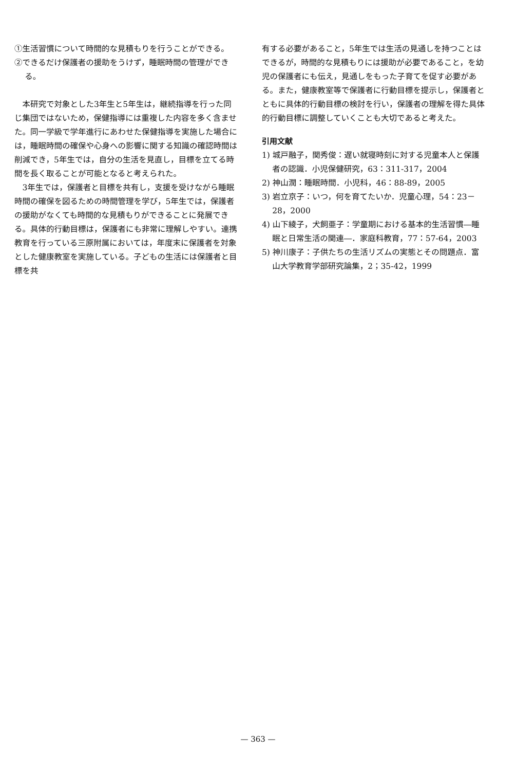①生活習慣について時間的な見積もりを行うことができる。
②できるだけ保護者の援助をうけず，睡眠時間の管理ができる。
本研究で対象とした3年生と5年生は，継続指導を行った同じ集団ではないため，保健指導には重複した内容を多く含ませた。同一学級で学年進行にあわせた保健指導を実施した場合には，睡眠時間の確保や心身への影響に関する知識の確認時間は削減でき，5年生では，自分の生活を見直し，目標を立てる時間を長く取ることが可能となると考えられた。
3年生では，保護者と目標を共有し，支援を受けながら睡眠時間の確保を図るための時間管理を学び，5年生では，保護者の援助がなくても時間的な見積もりができることに発展できる。具体的行動目標は，保護者にも非常に理解しやすい。連携教育を行っている三原附属においては，年度末に保護者を対象とした健康教室を実施している。子どもの生活には保護者と目標を共
有する必要があること，5年生では生活の見通しを持つことはできるが，時間的な見積もりには援助が必要であること，を幼児の保護者にも伝え，見通しをもった子育てを促す必要がある。また，健康教室等で保護者に行動目標を提示し，保護者とともに具体的行動目標の検討を行い，保護者の理解を得た具体的行動目標に調整していくことも大切であると考えた。
引用文献
1) 城戸融子，関秀俊：遅い就寝時刻に対する児童本人と保護者の認識．小児保健研究，63：311-317，2004
2) 神山潤：睡眠時間．小児科，46：88-89，2005
3) 岩立京子：いつ，何を育てたいか．児童心理，54：23－28，2000
4) 山下綾子，犬飼亜子：学童期における基本的生活習慣―睡眠と日常生活の関連―．家庭科教育，77：57-64，2003
5) 神川康子：子供たちの生活リズムの実態とその問題点．富山大学教育学部研究論集，2；35-42，1999
— 363 —